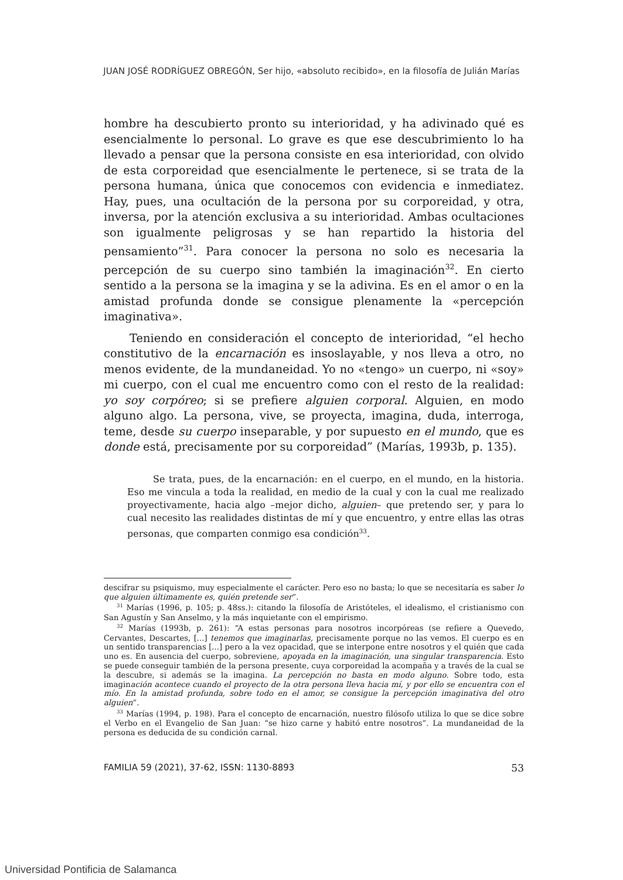JUAN JOSÉ RODRÍGUEZ OBREGÓN, Ser hijo, «absoluto recibido», en la filosofía de Julián Marías
hombre ha descubierto pronto su interioridad, y ha adivinado qué es esencialmente lo personal. Lo grave es que ese descubrimiento lo ha llevado a pensar que la persona consiste en esa interioridad, con olvido de esta corporeidad que esencialmente le pertenece, si se trata de la persona humana, única que conocemos con evidencia e inmediatez. Hay, pues, una ocultación de la persona por su corporeidad, y otra, inversa, por la atención exclusiva a su interioridad. Ambas ocultaciones son igualmente peligrosas y se han repartido la historia del pensamiento”<sup>31</sup>. Para conocer la persona no solo es necesaria la percepción de su cuerpo sino también la imaginación<sup>32</sup>. En cierto sentido a la persona se la imagina y se la adivina. Es en el amor o en la amistad profunda donde se consigue plenamente la «percepción imaginativa».
Teniendo en consideración el concepto de interioridad, “el hecho constitutivo de la encarnación es insoslayable, y nos lleva a otro, no menos evidente, de la mundaneidad. Yo no «tengo» un cuerpo, ni «soy» mi cuerpo, con el cual me encuentro como con el resto de la realidad: yo soy corpóreo; si se prefiere alguien corporal. Alguien, en modo alguno algo. La persona, vive, se proyecta, imagina, duda, interroga, teme, desde su cuerpo inseparable, y por supuesto en el mundo, que es donde está, precisamente por su corporeidad” (Marías, 1993b, p. 135).
Se trata, pues, de la encarnación: en el cuerpo, en el mundo, en la historia. Eso me vincula a toda la realidad, en medio de la cual y con la cual me realizado proyectivamente, hacia algo –mejor dicho, alguien– que pretendo ser, y para lo cual necesito las realidades distintas de mí y que encuentro, y entre ellas las otras personas, que comparten conmigo esa condición<sup>33</sup>.
descifrar su psiquismo, muy especialmente el carácter. Pero eso no basta; lo que se necesitaría es saber lo que alguien últimamente es, quién pretende ser”.
<sup>31</sup> Marías (1996, p. 105; p. 48ss.): citando la filosofía de Aristóteles, el idealismo, el cristianismo con San Agustín y San Anselmo, y la más inquietante con el empirismo.
<sup>32</sup> Marías (1993b, p. 261): “A estas personas para nosotros incorpóreas (se refiere a Quevedo, Cervantes, Descartes, [...] tenemos que imaginarlas, precisamente porque no las vemos. El cuerpo es en un sentido transparencias [...] pero a la vez opacidad, que se interpone entre nosotros y el quién que cada uno es. En ausencia del cuerpo, sobreviene, apoyada en la imaginación, una singular transparencia. Esto se puede conseguir también de la persona presente, cuya corporeidad la acompaña y a través de la cual se la descubre, si además se la imagina. La percepción no basta en modo alguno. Sobre todo, esta imaginación acontece cuando el proyecto de la otra persona lleva hacia mí, y por ello se encuentra con el mío. En la amistad profunda, sobre todo en el amor, se consigue la percepción imaginativa del otro alguien”.
<sup>33</sup> Marías (1994, p. 198). Para el concepto de encarnación, nuestro filósofo utiliza lo que se dice sobre el Verbo en el Evangelio de San Juan: “se hizo carne y habitó entre nosotros”. La mundaneidad de la persona es deducida de su condición carnal.
FAMILIA 59 (2021), 37-62, ISSN: 1130-8893 53
Universidad Pontificia de Salamanca